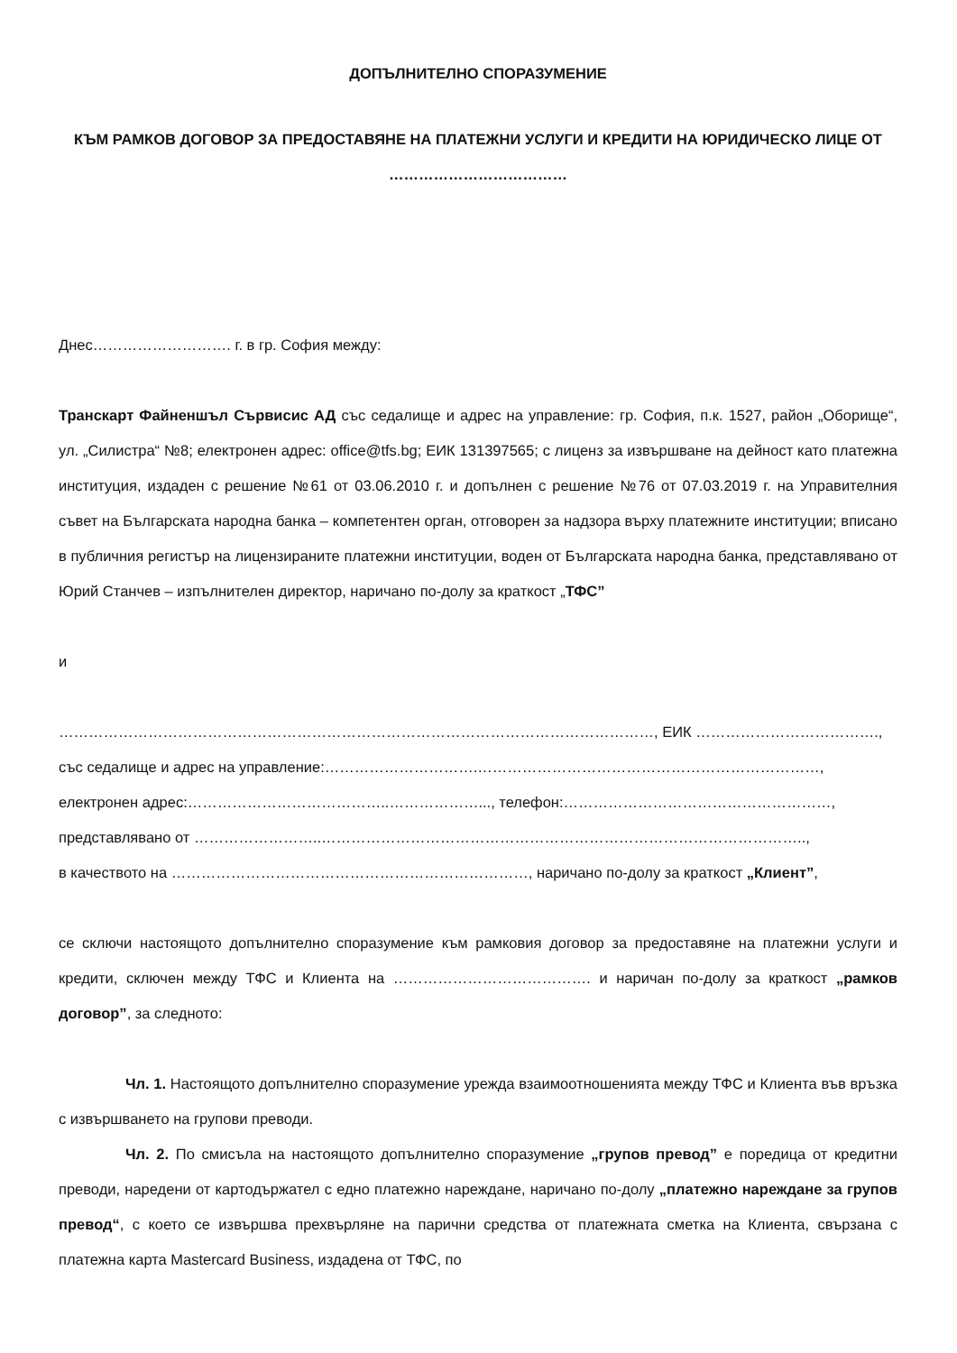ДОПЪЛНИТЕЛНО СПОРАЗУМЕНИЕ
КЪМ РАМКОВ ДОГОВОР ЗА ПРЕДОСТАВЯНЕ НА ПЛАТЕЖНИ УСЛУГИ И КРЕДИТИ НА ЮРИДИЧЕСКО ЛИЦЕ ОТ ………………………………
Днес………………………. г. в гр. София между:
Транскарт Файненшъл Сървисис АД със седалище и адрес на управление: гр. София, п.к. 1527, район „Оборище“, ул. „Силистра“ №8; електронен адрес: office@tfs.bg; ЕИК 131397565; с лиценз за извършване на дейност като платежна институция, издаден с решение №61 от 03.06.2010 г. и допълнен с решение №76 от 07.03.2019 г. на Управителния съвет на Българската народна банка – компетентен орган, отговорен за надзора върху платежните институции; вписано в публичния регистър на лицензираните платежни институции, воден от Българската народна банка, представлявано от Юрий Станчев – изпълнителен директор, наричано по-долу за краткост „ТФС”
и
…………………………………………………………………………………………………………, ЕИК ……………………………….,
със седалище и адрес на управление:………………………….……………………………………………………………,
електронен адрес:…………………………………..………………..., телефон:………………………………………………,
представлявано от ……………………..……………………………………………………………………………………..,
в качеството на ………………………………………………………………, наричано по-долу за краткост „Клиент”,
се сключи настоящото допълнително споразумение към рамковия договор за предоставяне на платежни услуги и кредити, сключен между ТФС и Клиента на …………………………………. и наричан по-долу за краткост „рамков договор”, за следното:
Чл. 1. Настоящото допълнително споразумение урежда взаимоотношенията между ТФС и Клиента във връзка с извършването на групови преводи.
Чл. 2. По смисъла на настоящото допълнително споразумение „групов превод” е поредица от кредитни преводи, наредени от картодържател с едно платежно нареждане, наричано по-долу „платежно нареждане за групов превод“, с което се извършва прехвърляне на парични средства от платежната сметка на Клиента, свързана с платежна карта Mastercard Business, издадена от ТФС, по